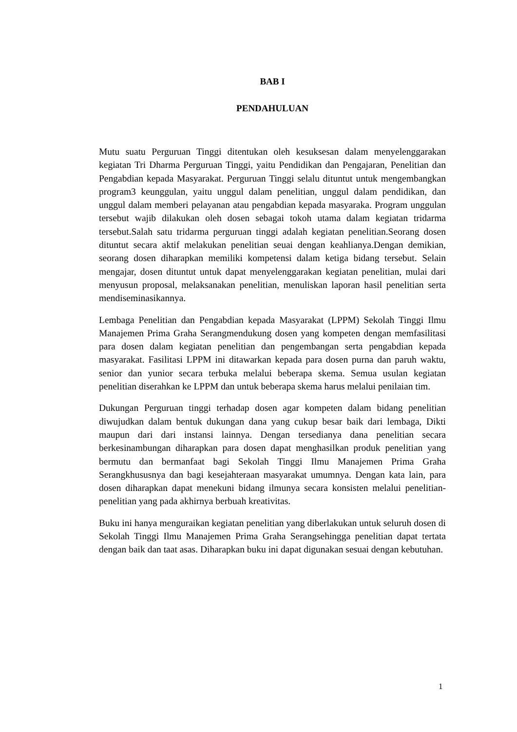BAB I
PENDAHULUAN
Mutu suatu Perguruan Tinggi ditentukan oleh kesuksesan dalam menyelenggarakan kegiatan Tri Dharma Perguruan Tinggi, yaitu Pendidikan dan Pengajaran, Penelitian dan Pengabdian kepada Masyarakat. Perguruan Tinggi selalu dituntut untuk mengembangkan program3 keunggulan, yaitu unggul dalam penelitian, unggul dalam pendidikan, dan unggul dalam memberi pelayanan atau pengabdian kepada masyaraka. Program unggulan tersebut wajib dilakukan oleh dosen sebagai tokoh utama dalam kegiatan tridarma tersebut.Salah satu tridarma perguruan tinggi adalah kegiatan penelitian.Seorang dosen dituntut secara aktif melakukan penelitian seuai dengan keahlianya.Dengan demikian, seorang dosen diharapkan memiliki kompetensi dalam ketiga bidang tersebut. Selain mengajar, dosen dituntut untuk dapat menyelenggarakan kegiatan penelitian, mulai dari menyusun proposal, melaksanakan penelitian, menuliskan laporan hasil penelitian serta mendiseminasikannya.
Lembaga Penelitian dan Pengabdian kepada Masyarakat (LPPM) Sekolah Tinggi Ilmu Manajemen Prima Graha Serangmendukung dosen yang kompeten dengan memfasilitasi para dosen dalam kegiatan penelitian dan pengembangan serta pengabdian kepada masyarakat. Fasilitasi LPPM ini ditawarkan kepada para dosen purna dan paruh waktu, senior dan yunior secara terbuka melalui beberapa skema. Semua usulan kegiatan penelitian diserahkan ke LPPM dan untuk beberapa skema harus melalui penilaian tim.
Dukungan Perguruan tinggi terhadap dosen agar kompeten dalam bidang penelitian diwujudkan dalam bentuk dukungan dana yang cukup besar baik dari lembaga, Dikti maupun dari dari instansi lainnya. Dengan tersedianya dana penelitian secara berkesinambungan diharapkan para dosen dapat menghasilkan produk penelitian yang bermutu dan bermanfaat bagi Sekolah Tinggi Ilmu Manajemen Prima Graha Serangkhususnya dan bagi kesejahteraan masyarakat umumnya. Dengan kata lain, para dosen diharapkan dapat menekuni bidang ilmunya secara konsisten melalui penelitian-penelitian yang pada akhirnya berbuah kreativitas.
Buku ini hanya menguraikan kegiatan penelitian yang diberlakukan untuk seluruh dosen di Sekolah Tinggi Ilmu Manajemen Prima Graha Serangsehingga penelitian dapat tertata dengan baik dan taat asas. Diharapkan buku ini dapat digunakan sesuai dengan kebutuhan.
1